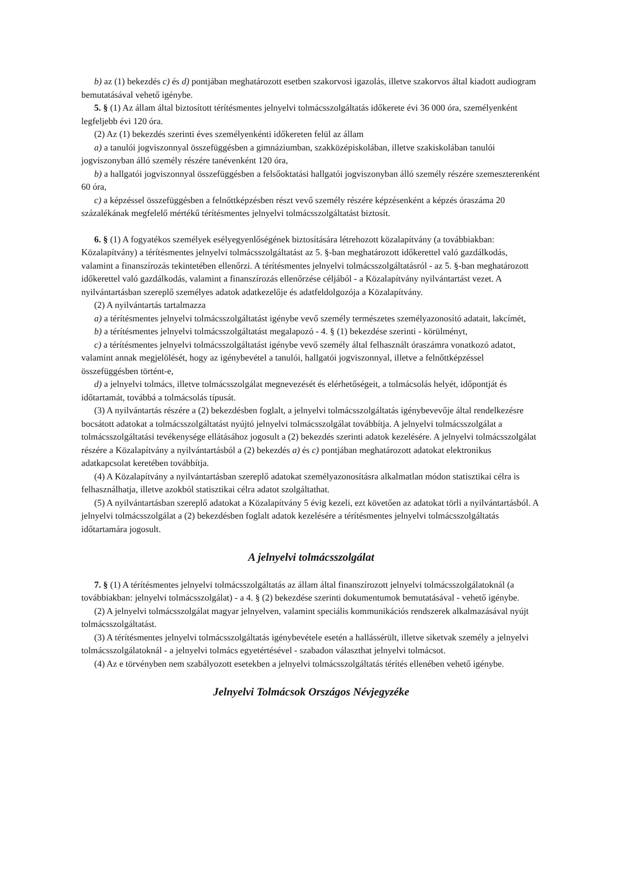b) az (1) bekezdés c) és d) pontjában meghatározott esetben szakorvosi igazolás, illetve szakorvos által kiadott audiogram
bemutatásával vehető igénybe.
5. § (1) Az állam által biztosított térítésmentes jelnyelvi tolmácsszolgáltatás időkerete évi 36 000 óra, személyenként legfeljebb évi 120 óra.
(2) Az (1) bekezdés szerinti éves személyenkénti időkereten felül az állam
a) a tanulói jogviszonnyal összefüggésben a gimnáziumban, szakközépiskolában, illetve szakiskolában tanulói jogviszonyban álló személy részére tanévenként 120 óra,
b) a hallgatói jogviszonnyal összefüggésben a felsőoktatási hallgatói jogviszonyban álló személy részére szemeszterenként 60 óra,
c) a képzéssel összefüggésben a felnőttképzésben részt vevő személy részére képzésenként a képzés óraszáma 20 százalékának megfelelő mértékű térítésmentes jelnyelvi tolmácsszolgáltatást biztosít.
6. § (1) A fogyatékos személyek esélyegyenlőségének biztosítására létrehozott közalapítvány (a továbbiakban: Közalapítvány) a térítésmentes jelnyelvi tolmácsszolgáltatást az 5. §-ban meghatározott időkerettel való gazdálkodás, valamint a finanszírozás tekintetében ellenőrzi. A térítésmentes jelnyelvi tolmácsszolgáltatásról - az 5. §-ban meghatározott időkerettel való gazdálkodás, valamint a finanszírozás ellenőrzése céljából - a Közalapítvány nyilvántartást vezet. A nyilvántartásban szereplő személyes adatok adatkezelője és adatfeldolgozója a Közalapítvány.
(2) A nyilvántartás tartalmazza
a) a térítésmentes jelnyelvi tolmácsszolgáltatást igénybe vevő személy természetes személyazonosító adatait, lakcímét,
b) a térítésmentes jelnyelvi tolmácsszolgáltatást megalapozó - 4. § (1) bekezdése szerinti - körülményt,
c) a térítésmentes jelnyelvi tolmácsszolgáltatást igénybe vevő személy által felhasznált óraszámra vonatkozó adatot, valamint annak megjelölését, hogy az igénybevétel a tanulói, hallgatói jogviszonnyal, illetve a felnőttképzéssel összefüggésben történt-e,
d) a jelnyelvi tolmács, illetve tolmácsszolgálat megnevezését és elérhetőségeit, a tolmácsolás helyét, időpontját és időtartamát, továbbá a tolmácsolás típusát.
(3) A nyilvántartás részére a (2) bekezdésben foglalt, a jelnyelvi tolmácsszolgáltatás igénybevevője által rendelkezésre bocsátott adatokat a tolmácsszolgáltatást nyújtó jelnyelvi tolmácsszolgálat továbbítja. A jelnyelvi tolmácsszolgálat a tolmácsszolgáltatási tevékenysége ellátásához jogosult a (2) bekezdés szerinti adatok kezelésére. A jelnyelvi tolmácsszolgálat részére a Közalapítvány a nyilvántartásból a (2) bekezdés a) és c) pontjában meghatározott adatokat elektronikus adatkapcsolat keretében továbbítja.
(4) A Közalapítvány a nyilvántartásban szereplő adatokat személyazonosításra alkalmatlan módon statisztikai célra is felhasználhatja, illetve azokból statisztikai célra adatot szolgáltathat.
(5) A nyilvántartásban szereplő adatokat a Közalapítvány 5 évig kezeli, ezt követően az adatokat törli a nyilvántartásból. A jelnyelvi tolmácsszolgálat a (2) bekezdésben foglalt adatok kezelésére a térítésmentes jelnyelvi tolmácsszolgáltatás időtartamára jogosult.
A jelnyelvi tolmácsszolgálat
7. § (1) A térítésmentes jelnyelvi tolmácsszolgáltatás az állam által finanszírozott jelnyelvi tolmácsszolgálatoknál (a továbbiakban: jelnyelvi tolmácsszolgálat) - a 4. § (2) bekezdése szerinti dokumentumok bemutatásával - vehető igénybe.
(2) A jelnyelvi tolmácsszolgálat magyar jelnyelven, valamint speciális kommunikációs rendszerek alkalmazásával nyújt tolmácsszolgáltatást.
(3) A térítésmentes jelnyelvi tolmácsszolgáltatás igénybevétele esetén a hallássérült, illetve siketvak személy a jelnyelvi tolmácsszolgálatoknál - a jelnyelvi tolmács egyetértésével - szabadon választhat jelnyelvi tolmácsot.
(4) Az e törvényben nem szabályozott esetekben a jelnyelvi tolmácsszolgáltatás térítés ellenében vehető igénybe.
Jelnyelvi Tolmácsok Országos Névjegyzéke